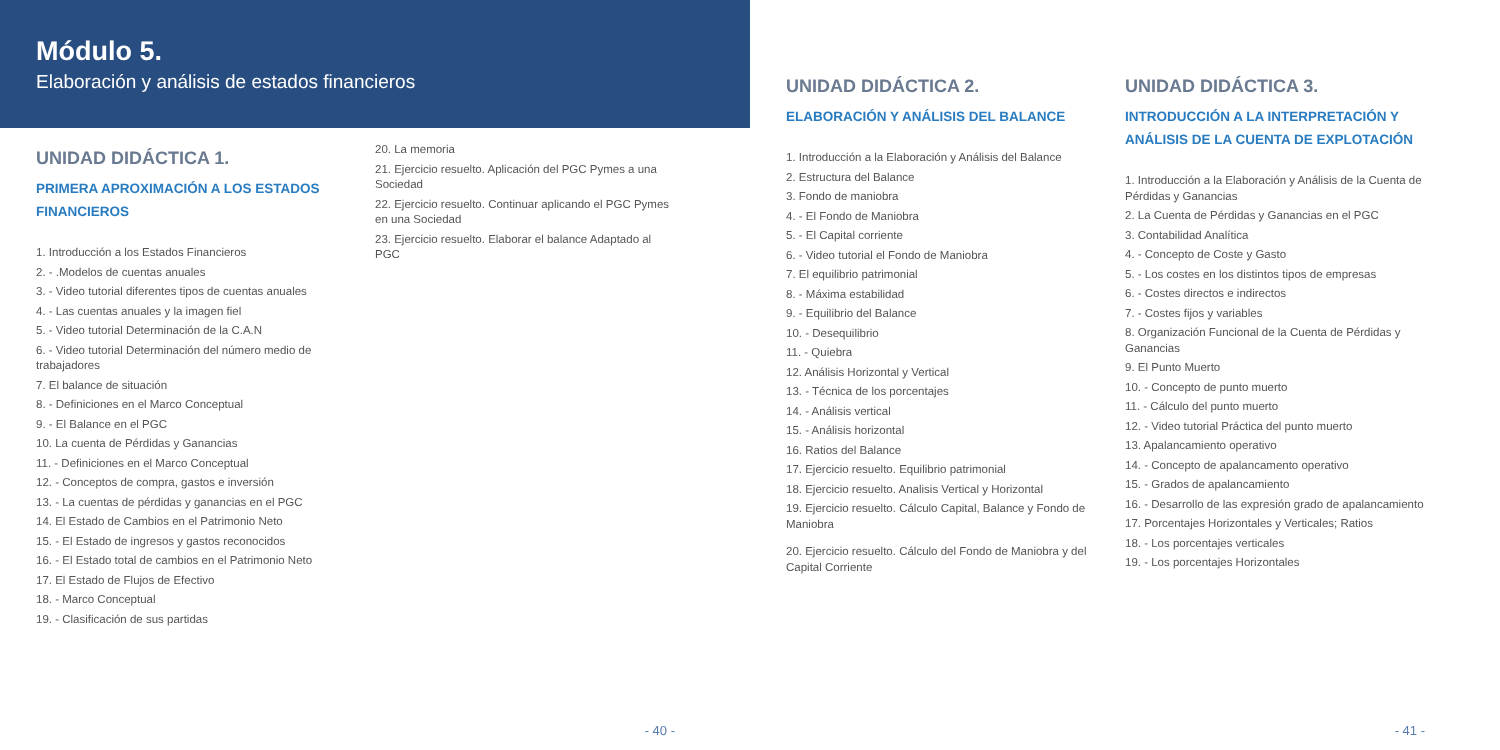Módulo 5.
Elaboración y análisis de estados financieros
UNIDAD DIDÁCTICA 1.
PRIMERA APROXIMACIÓN A LOS ESTADOS FINANCIEROS
1. Introducción a los Estados Financieros
2. - .Modelos de cuentas anuales
3. - Video tutorial diferentes tipos de cuentas anuales
4. - Las cuentas anuales y la imagen fiel
5. - Video tutorial Determinación de la C.A.N
6. - Video tutorial Determinación del número medio de trabajadores
7. El balance de situación
8. - Definiciones en el Marco Conceptual
9. - El Balance en el PGC
10. La cuenta de Pérdidas y Ganancias
11. - Definiciones en el Marco Conceptual
12. - Conceptos de compra, gastos e inversión
13. - La cuentas de pérdidas y ganancias en el PGC
14. El Estado de Cambios en el Patrimonio Neto
15. - El Estado de ingresos y gastos reconocidos
16. - El Estado total de cambios en el Patrimonio Neto
17. El Estado de Flujos de Efectivo
18. - Marco Conceptual
19. - Clasificación de sus partidas
20. La memoria
21. Ejercicio resuelto. Aplicación del PGC Pymes a una Sociedad
22. Ejercicio resuelto. Continuar aplicando el PGC Pymes en una Sociedad
23. Ejercicio resuelto. Elaborar el balance Adaptado al PGC
- 40 -
UNIDAD DIDÁCTICA 2.
ELABORACIÓN Y ANÁLISIS DEL BALANCE
1. Introducción a la Elaboración y Análisis del Balance
2. Estructura del Balance
3. Fondo de maniobra
4. - El Fondo de Maniobra
5. - El Capital corriente
6. - Video tutorial el Fondo de Maniobra
7. El equilibrio patrimonial
8. - Máxima estabilidad
9. - Equilibrio del Balance
10. - Desequilibrio
11. - Quiebra
12. Análisis Horizontal y Vertical
13. - Técnica de los porcentajes
14. - Análisis vertical
15. - Análisis horizontal
16. Ratios del Balance
17. Ejercicio resuelto. Equilibrio patrimonial
18. Ejercicio resuelto. Analisis Vertical y Horizontal
19. Ejercicio resuelto. Cálculo Capital, Balance y Fondo de Maniobra
20. Ejercicio resuelto. Cálculo del Fondo de Maniobra y del Capital Corriente
UNIDAD DIDÁCTICA 3.
INTRODUCCIÓN A LA INTERPRETACIÓN Y ANÁLISIS DE LA CUENTA DE EXPLOTACIÓN
1. Introducción a la Elaboración y Análisis de la Cuenta de Pérdidas y Ganancias
2. La Cuenta de Pérdidas y Ganancias en el PGC
3. Contabilidad Analítica
4. - Concepto de Coste y Gasto
5. - Los costes en los distintos tipos de empresas
6. - Costes directos e indirectos
7. - Costes fijos y variables
8. Organización Funcional de la Cuenta de Pérdidas y Ganancias
9. El Punto Muerto
10. - Concepto de punto muerto
11. - Cálculo del punto muerto
12. - Video tutorial Práctica del punto muerto
13. Apalancamiento operativo
14. - Concepto de apalancamento operativo
15. - Grados de apalancamiento
16. - Desarrollo de las expresión grado de apalancamiento
17. Porcentajes Horizontales y Verticales; Ratios
18. - Los porcentajes verticales
19. - Los porcentajes Horizontales
- 41 -